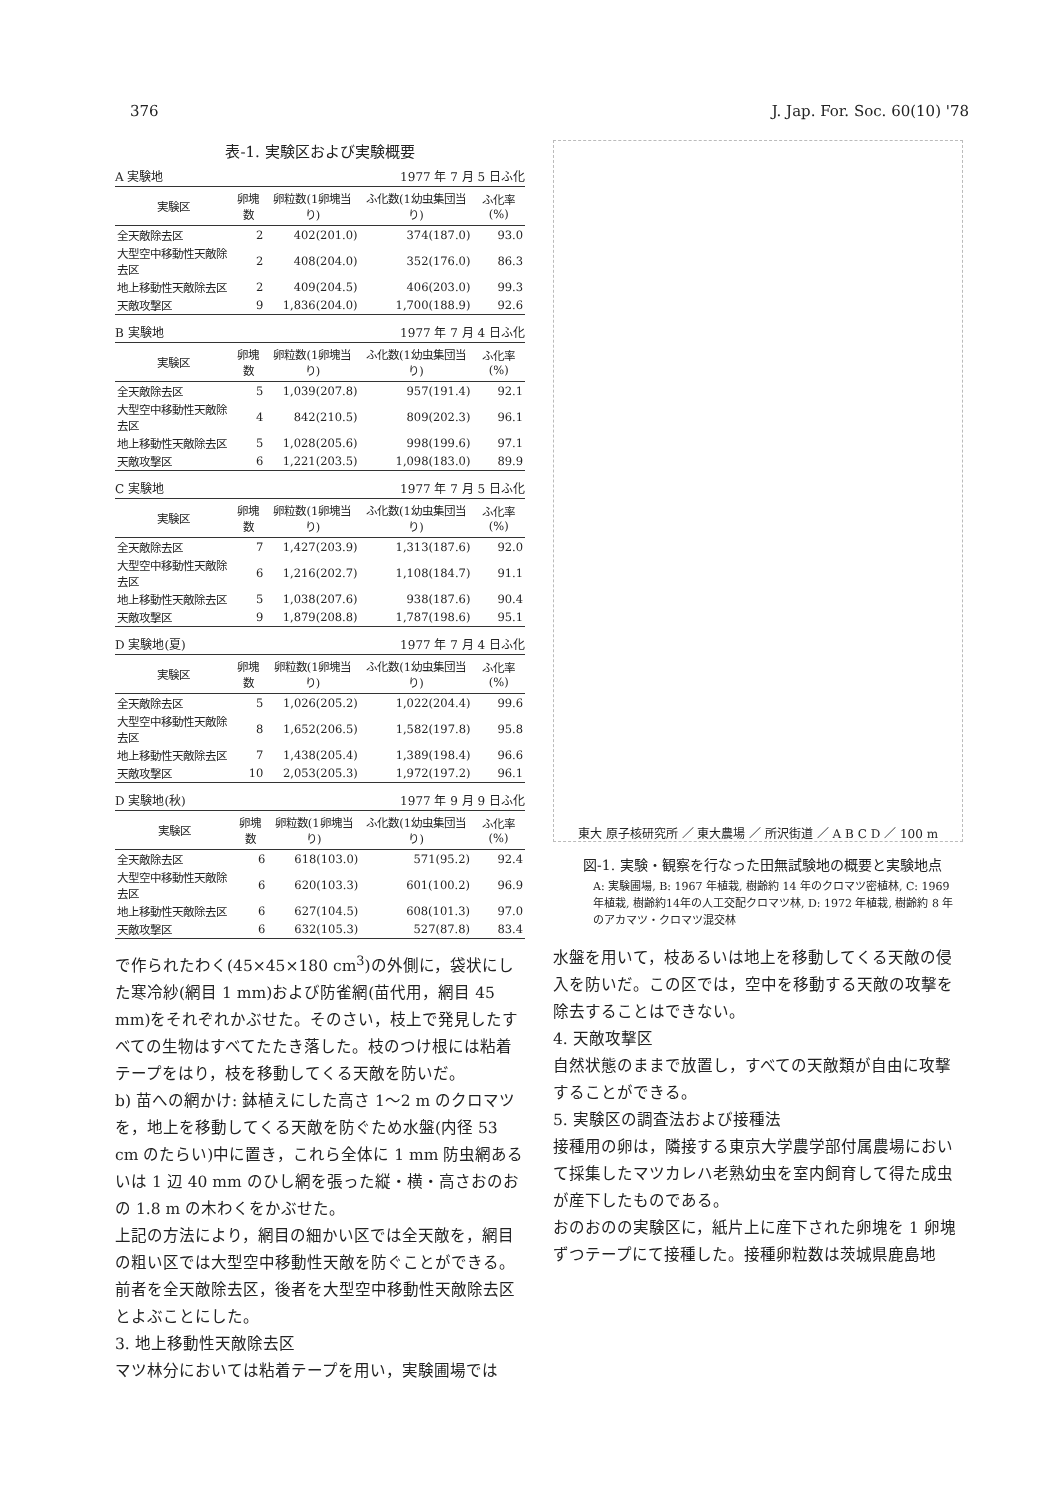376 J. Jap. For. Soc. 60(10) '78
表-1. 実験区および実験概要
A 実験地 1977 年 7 月 5 日ふ化
| 実験区 | 卵塊数 | 卵粒数(1卵塊当り) | ふ化数(1幼虫集団当り) | ふ化率(%) |
| --- | --- | --- | --- | --- |
| 全天敵除去区 | 2 | 402(201.0) | 374(187.0) | 93.0 |
| 大型空中移動性天敵除去区 | 2 | 408(204.0) | 352(176.0) | 86.3 |
| 地上移動性天敵除去区 | 2 | 409(204.5) | 406(203.0) | 99.3 |
| 天敵攻撃区 | 9 | 1,836(204.0) | 1,700(188.9) | 92.6 |
B 実験地 1977 年 7 月 4 日ふ化
| 実験区 | 卵塊数 | 卵粒数(1卵塊当り) | ふ化数(1幼虫集団当り) | ふ化率(%) |
| --- | --- | --- | --- | --- |
| 全天敵除去区 | 5 | 1,039(207.8) | 957(191.4) | 92.1 |
| 大型空中移動性天敵除去区 | 4 | 842(210.5) | 809(202.3) | 96.1 |
| 地上移動性天敵除去区 | 5 | 1,028(205.6) | 998(199.6) | 97.1 |
| 天敵攻撃区 | 6 | 1,221(203.5) | 1,098(183.0) | 89.9 |
C 実験地 1977 年 7 月 5 日ふ化
| 実験区 | 卵塊数 | 卵粒数(1卵塊当り) | ふ化数(1幼虫集団当り) | ふ化率(%) |
| --- | --- | --- | --- | --- |
| 全天敵除去区 | 7 | 1,427(203.9) | 1,313(187.6) | 92.0 |
| 大型空中移動性天敵除去区 | 6 | 1,216(202.7) | 1,108(184.7) | 91.1 |
| 地上移動性天敵除去区 | 5 | 1,038(207.6) | 938(187.6) | 90.4 |
| 天敵攻撃区 | 9 | 1,879(208.8) | 1,787(198.6) | 95.1 |
D 実験地(夏) 1977 年 7 月 4 日ふ化
| 実験区 | 卵塊数 | 卵粒数(1卵塊当り) | ふ化数(1幼虫集団当り) | ふ化率(%) |
| --- | --- | --- | --- | --- |
| 全天敵除去区 | 5 | 1,026(205.2) | 1,022(204.4) | 99.6 |
| 大型空中移動性天敵除去区 | 8 | 1,652(206.5) | 1,582(197.8) | 95.8 |
| 地上移動性天敵除去区 | 7 | 1,438(205.4) | 1,389(198.4) | 96.6 |
| 天敵攻撃区 | 10 | 2,053(205.3) | 1,972(197.2) | 96.1 |
D 実験地(秋) 1977 年 9 月 9 日ふ化
| 実験区 | 卵塊数 | 卵粒数(1卵塊当り) | ふ化数(1幼虫集団当り) | ふ化率(%) |
| --- | --- | --- | --- | --- |
| 全天敵除去区 | 6 | 618(103.0) | 571(95.2) | 92.4 |
| 大型空中移動性天敵除去区 | 6 | 620(103.3) | 601(100.2) | 96.9 |
| 地上移動性天敵除去区 | 6 | 627(104.5) | 608(101.3) | 97.0 |
| 天敵攻撃区 | 6 | 632(105.3) | 527(87.8) | 83.4 |
で作られたわく(45×45×180 cm<sup>3</sup>)の外側に，袋状にした寒冷紗(網目 1 mm)および防雀網(苗代用，網目 45 mm)をそれぞれかぶせた。そのさい，枝上で発見したすべての生物はすべてたたき落した。枝のつけ根には粘着テープをはり，枝を移動してくる天敵を防いだ。
b) 苗への網かけ: 鉢植えにした高さ 1～2 m のクロマツを，地上を移動してくる天敵を防ぐため水盤(内径 53 cm のたらい)中に置き，これら全体に 1 mm 防虫網あるいは 1 辺 40 mm のひし網を張った縦・横・高さおのおの 1.8 m の木わくをかぶせた。
上記の方法により，網目の細かい区では全天敵を，網目の粗い区では大型空中移動性天敵を防ぐことができる。前者を全天敵除去区，後者を大型空中移動性天敵除去区とよぶことにした。
3. 地上移動性天敵除去区
マツ林分においては粘着テープを用い，実験圃場では
東大 原子核研究所 ／ 東大農場 ／ 所沢街道 ／ A B C D ／ 100 m
図-1. 実験・観察を行なった田無試験地の概要と実験地点
A: 実験圃場, B: 1967 年植栽, 樹齢約 14 年のクロマツ密植林, C: 1969 年植栽, 樹齢約14年の人工交配クロマツ林, D: 1972 年植栽, 樹齢約 8 年のアカマツ・クロマツ混交林
水盤を用いて，枝あるいは地上を移動してくる天敵の侵入を防いだ。この区では，空中を移動する天敵の攻撃を除去することはできない。
4. 天敵攻撃区
自然状態のままで放置し，すべての天敵類が自由に攻撃することができる。
5. 実験区の調査法および接種法
接種用の卵は，隣接する東京大学農学部付属農場において採集したマツカレハ老熟幼虫を室内飼育して得た成虫が産下したものである。
おのおのの実験区に，紙片上に産下された卵塊を 1 卵塊ずつテープにて接種した。接種卵粒数は茨城県鹿島地